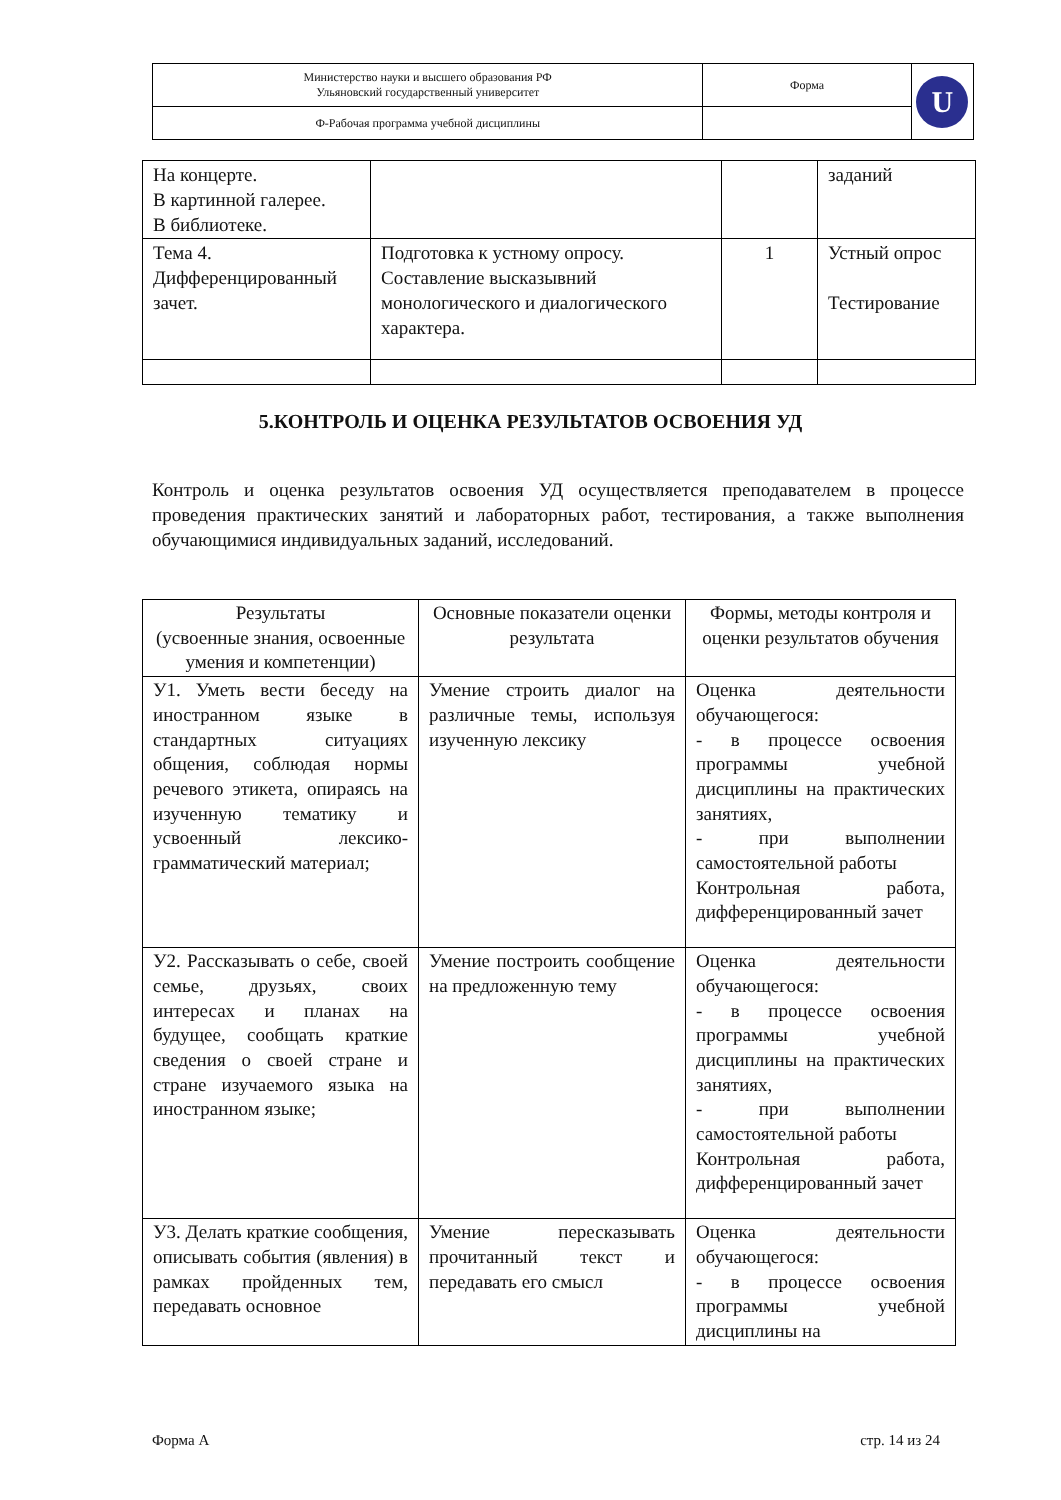| Министерство науки и высшего образования РФ Ульяновский государственный университет | Форма | U |
| Ф-Рабочая программа учебной дисциплины | | |
| На концерте. В картинной галерее. В библиотеке. | | | заданий |
| Тема 4. Дифференцированный зачет. | Подготовка к устному опросу. Составление высказывний монологического и диалогического характера. | 1 | Устный опрос Тестирование |
5.КОНТРОЛЬ И ОЦЕНКА РЕЗУЛЬТАТОВ ОСВОЕНИЯ УД
Контроль и оценка результатов освоения УД осуществляется преподавателем в процессе проведения практических занятий и лабораторных работ, тестирования, а также выполнения обучающимися индивидуальных заданий, исследований.
| Результаты (усвоенные знания, освоенные умения и компетенции) | Основные показатели оценки результата | Формы, методы контроля и оценки результатов обучения |
| --- | --- | --- |
| У1. Уметь вести беседу на иностранном языке в стандартных ситуациях общения, соблюдая нормы речевого этикета, опираясь на изученную тематику и усвоенный лексико-грамматический материал; | Умение строить диалог на различные темы, используя изученную лексику | Оценка деятельности обучающегося: - в процессе освоения программы учебной дисциплины на практических занятиях, - при выполнении самостоятельной работы Контрольная работа, дифференцированный зачет |
| У2. Рассказывать о себе, своей семье, друзьях, своих интересах и планах на будущее, сообщать краткие сведения о своей стране и стране изучаемого языка на иностранном языке; | Умение построить сообщение на предложенную тему | Оценка деятельности обучающегося: - в процессе освоения программы учебной дисциплины на практических занятиях, - при выполнении самостоятельной работы Контрольная работа, дифференцированный зачет |
| У3. Делать краткие сообщения, описывать события (явления) в рамках пройденных тем, передавать основное | Умение пересказывать прочитанный текст и передавать его смысл | Оценка деятельности обучающегося: - в процессе освоения программы учебной дисциплины на |
Форма А стр. 14 из 24